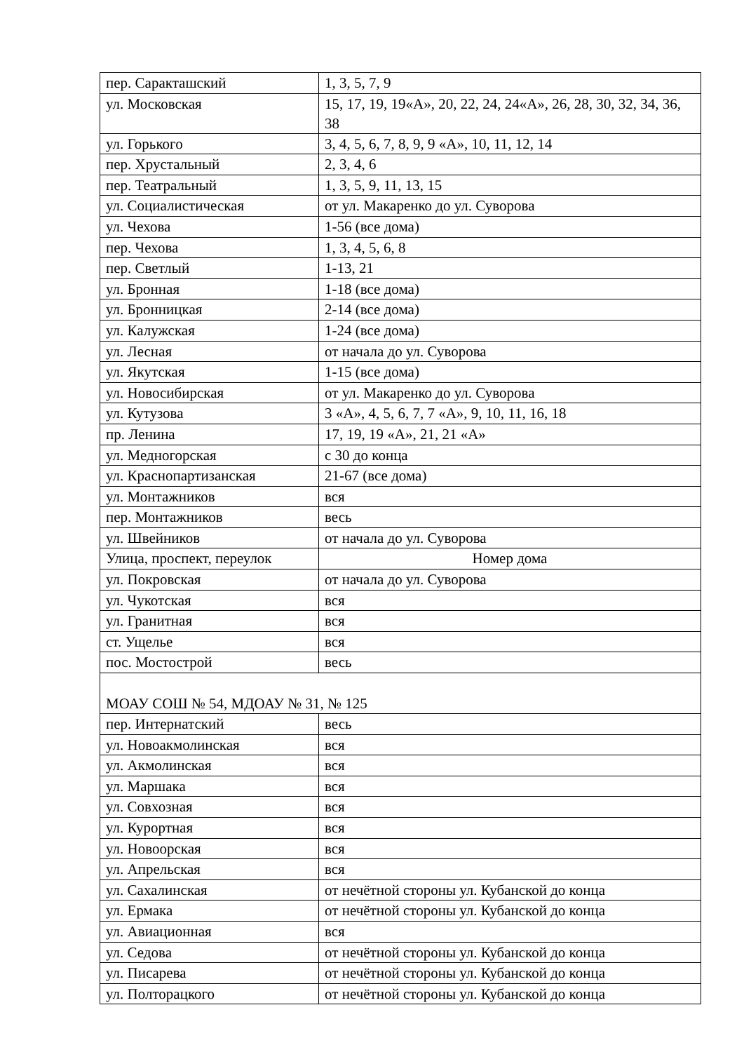| пер. Саракташский | 1, 3, 5, 7, 9 |
| ул. Московская | 15, 17, 19, 19«А», 20, 22, 24, 24«А», 26, 28, 30, 32, 34, 36, 38 |
| ул. Горького | 3, 4, 5, 6, 7, 8, 9, 9 «А», 10, 11, 12, 14 |
| пер. Хрустальный | 2, 3, 4, 6 |
| пер. Театральный | 1, 3, 5, 9, 11, 13, 15 |
| ул. Социалистическая | от ул. Макаренко до ул. Суворова |
| ул. Чехова | 1-56 (все дома) |
| пер. Чехова | 1, 3, 4, 5, 6, 8 |
| пер. Светлый | 1-13, 21 |
| ул. Бронная | 1-18 (все дома) |
| ул. Бронницкая | 2-14 (все дома) |
| ул. Калужская | 1-24 (все дома) |
| ул. Лесная | от начала до ул. Суворова |
| ул. Якутская | 1-15 (все дома) |
| ул. Новосибирская | от ул. Макаренко до ул. Суворова |
| ул. Кутузова | 3 «А», 4, 5, 6, 7, 7 «А», 9, 10, 11, 16, 18 |
| пр. Ленина | 17, 19, 19 «А», 21, 21 «А» |
| ул. Медногорская | с 30 до конца |
| ул. Краснопартизанская | 21-67 (все дома) |
| ул. Монтажников | вся |
| пер. Монтажников | весь |
| ул. Швейников | от начала до ул. Суворова |
| Улица, проспект, переулок | Номер дома |
| ул. Покровская | от начала до ул. Суворова |
| ул. Чукотская | вся |
| ул. Гранитная | вся |
| ст. Ущелье | вся |
| пос. Мостострой | весь |
| МОАУ СОШ № 54, МДОАУ № 31, № 125 | |
| пер. Интернатский | весь |
| ул. Новоакмолинская | вся |
| ул. Акмолинская | вся |
| ул. Маршака | вся |
| ул. Совхозная | вся |
| ул. Курортная | вся |
| ул. Новоорская | вся |
| ул. Апрельская | вся |
| ул. Сахалинская | от нечётной стороны ул. Кубанской до конца |
| ул. Ермака | от нечётной стороны ул. Кубанской до конца |
| ул. Авиационная | вся |
| ул. Седова | от нечётной стороны ул. Кубанской до конца |
| ул. Писарева | от нечётной стороны ул. Кубанской до конца |
| ул. Полторацкого | от нечётной стороны ул. Кубанской до конца |